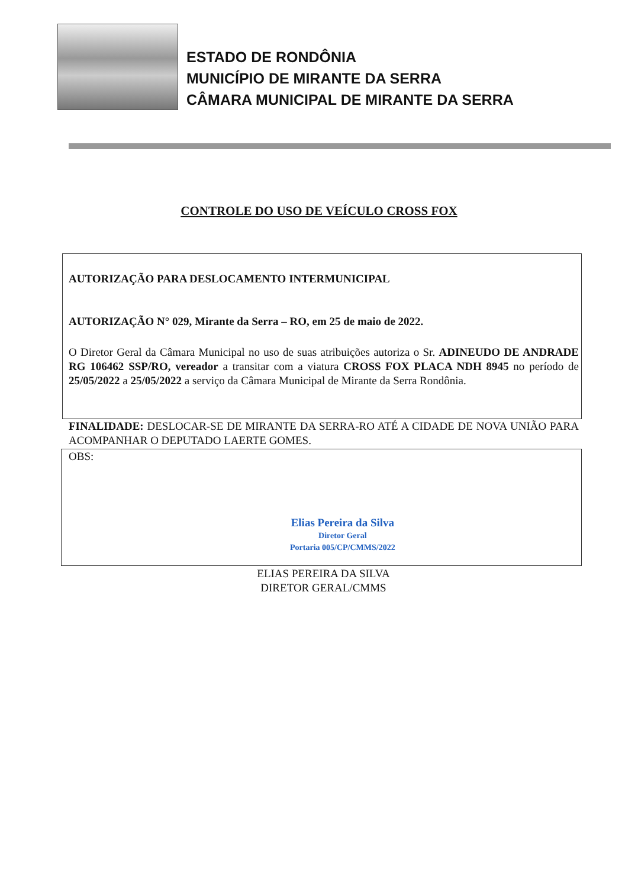ESTADO DE RONDÔNIA
MUNICÍPIO DE MIRANTE DA SERRA
CÂMARA MUNICIPAL DE MIRANTE DA SERRA
CONTROLE DO USO DE VEÍCULO CROSS FOX
AUTORIZAÇÃO PARA DESLOCAMENTO INTERMUNICIPAL
AUTORIZAÇÃO N° 029, Mirante da Serra – RO, em 25 de maio de 2022.
O Diretor Geral da Câmara Municipal no uso de suas atribuições autoriza o Sr. ADINEUDO DE ANDRADE RG 106462 SSP/RO, vereador a transitar com a viatura CROSS FOX PLACA NDH 8945 no período de 25/05/2022 a 25/05/2022 a serviço da Câmara Municipal de Mirante da Serra Rondônia.
FINALIDADE: DESLOCAR-SE DE MIRANTE DA SERRA-RO ATÉ A CIDADE DE NOVA UNIÃO PARA ACOMPANHAR O DEPUTADO LAERTE GOMES.
OBS:
Elias Pereira da Silva
Diretor Geral
Portaria 005/CP/CMMS/2022
ELIAS PEREIRA DA SILVA
DIRETOR GERAL/CMMS